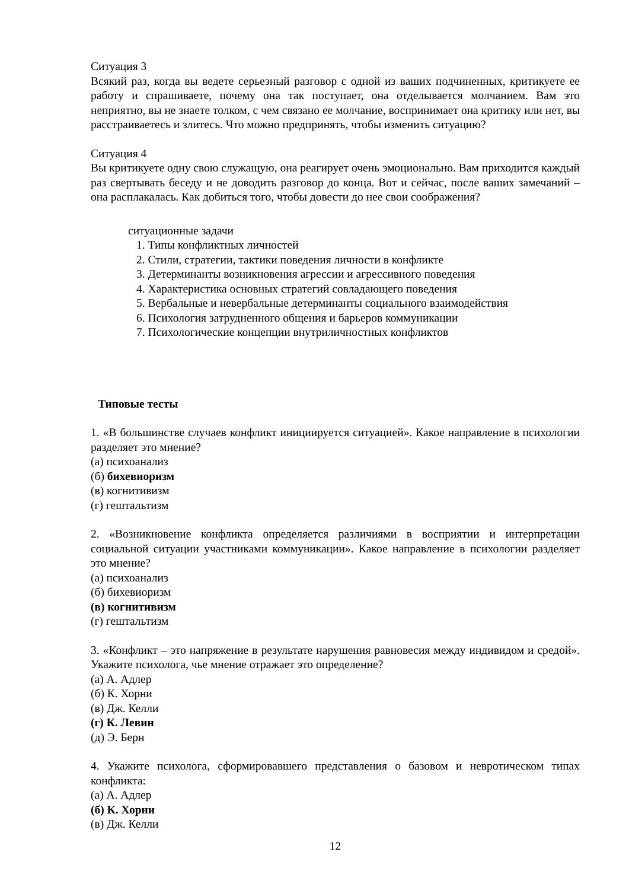Ситуация 3
Всякий раз, когда вы ведете серьезный разговор с одной из ваших подчиненных, критикуете ее работу и спрашиваете, почему она так поступает, она отделывается молчанием. Вам это неприятно, вы не знаете толком, с чем связано ее молчание, воспринимает она критику или нет, вы расстраиваетесь и злитесь. Что можно предпринять, чтобы изменить ситуацию?
Ситуация 4
Вы критикуете одну свою служащую, она реагирует очень эмоционально. Вам приходится каждый раз свертывать беседу и не доводить разговор до конца. Вот и сейчас, после ваших замечаний – она расплакалась. Как добиться того, чтобы довести до нее свои соображения?
ситуационные задачи
1. Типы конфликтных личностей
2. Стили, стратегии, тактики поведения личности в конфликте
3. Детерминанты возникновения агрессии и агрессивного поведения
4. Характеристика основных стратегий совладающего поведения
5. Вербальные и невербальные детерминанты социального взаимодействия
6. Психология затрудненного общения и барьеров коммуникации
7. Психологические концепции внутриличностных конфликтов
Типовые тесты
1. «В большинстве случаев конфликт инициируется ситуацией». Какое направление в психологии разделяет это мнение?
(а) психоанализ
(б) бихевиоризм
(в) когнитивизм
(г) гештальтизм
2. «Возникновение конфликта определяется различиями в восприятии и интерпретации социальной ситуации участниками коммуникации». Какое направление в психологии разделяет это мнение?
(а) психоанализ
(б) бихевиоризм
(в) когнитивизм
(г) гештальтизм
3. «Конфликт – это напряжение в результате нарушения равновесия между индивидом и средой». Укажите психолога, чье мнение отражает это определение?
(а) А. Адлер
(б) К. Хорни
(в) Дж. Келли
(г) К. Левин
(д) Э. Берн
4. Укажите психолога, сформировавшего представления о базовом и невротическом типах конфликта:
(а) А. Адлер
(б) К. Хорни
(в) Дж. Келли
12